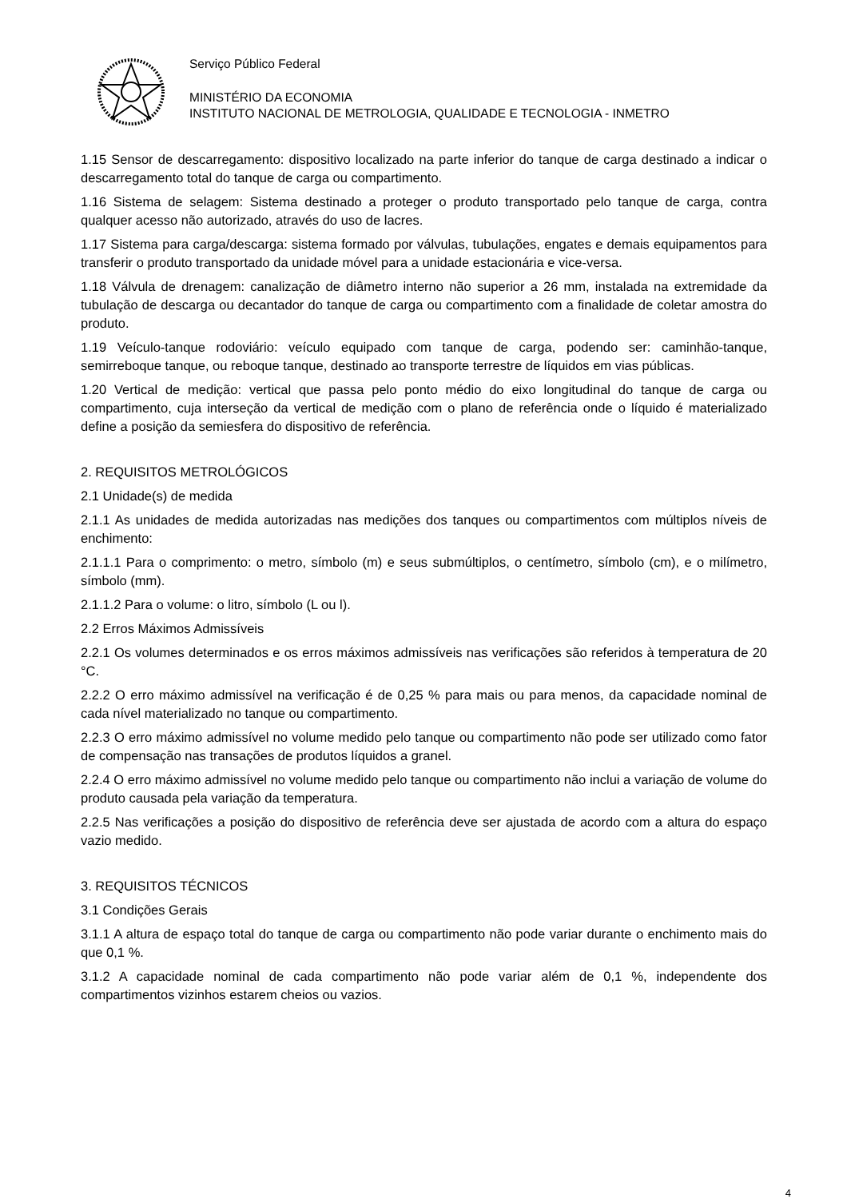Serviço Público Federal
MINISTÉRIO DA ECONOMIA
INSTITUTO NACIONAL DE METROLOGIA, QUALIDADE E TECNOLOGIA - INMETRO
1.15 Sensor de descarregamento: dispositivo localizado na parte inferior do tanque de carga destinado a indicar o descarregamento total do tanque de carga ou compartimento.
1.16 Sistema de selagem: Sistema destinado a proteger o produto transportado pelo tanque de carga, contra qualquer acesso não autorizado, através do uso de lacres.
1.17 Sistema para carga/descarga: sistema formado por válvulas, tubulações, engates e demais equipamentos para transferir o produto transportado da unidade móvel para a unidade estacionária e vice-versa.
1.18 Válvula de drenagem: canalização de diâmetro interno não superior a 26 mm, instalada na extremidade da tubulação de descarga ou decantador do tanque de carga ou compartimento com a finalidade de coletar amostra do produto.
1.19 Veículo-tanque rodoviário: veículo equipado com tanque de carga, podendo ser: caminhão-tanque, semirreboque tanque, ou reboque tanque, destinado ao transporte terrestre de líquidos em vias públicas.
1.20 Vertical de medição: vertical que passa pelo ponto médio do eixo longitudinal do tanque de carga ou compartimento, cuja interseção da vertical de medição com o plano de referência onde o líquido é materializado define a posição da semiesfera do dispositivo de referência.
2. REQUISITOS METROLÓGICOS
2.1 Unidade(s) de medida
2.1.1 As unidades de medida autorizadas nas medições dos tanques ou compartimentos com múltiplos níveis de enchimento:
2.1.1.1 Para o comprimento: o metro, símbolo (m) e seus submúltiplos, o centímetro, símbolo (cm), e o milímetro, símbolo (mm).
2.1.1.2 Para o volume: o litro, símbolo (L ou l).
2.2 Erros Máximos Admissíveis
2.2.1 Os volumes determinados e os erros máximos admissíveis nas verificações são referidos à temperatura de 20 °C.
2.2.2 O erro máximo admissível na verificação é de 0,25 % para mais ou para menos, da capacidade nominal de cada nível materializado no tanque ou compartimento.
2.2.3 O erro máximo admissível no volume medido pelo tanque ou compartimento não pode ser utilizado como fator de compensação nas transações de produtos líquidos a granel.
2.2.4 O erro máximo admissível no volume medido pelo tanque ou compartimento não inclui a variação de volume do produto causada pela variação da temperatura.
2.2.5 Nas verificações a posição do dispositivo de referência deve ser ajustada de acordo com a altura do espaço vazio medido.
3. REQUISITOS TÉCNICOS
3.1 Condições Gerais
3.1.1 A altura de espaço total do tanque de carga ou compartimento não pode variar durante o enchimento mais do que 0,1 %.
3.1.2 A capacidade nominal de cada compartimento não pode variar além de 0,1 %, independente dos compartimentos vizinhos estarem cheios ou vazios.
4